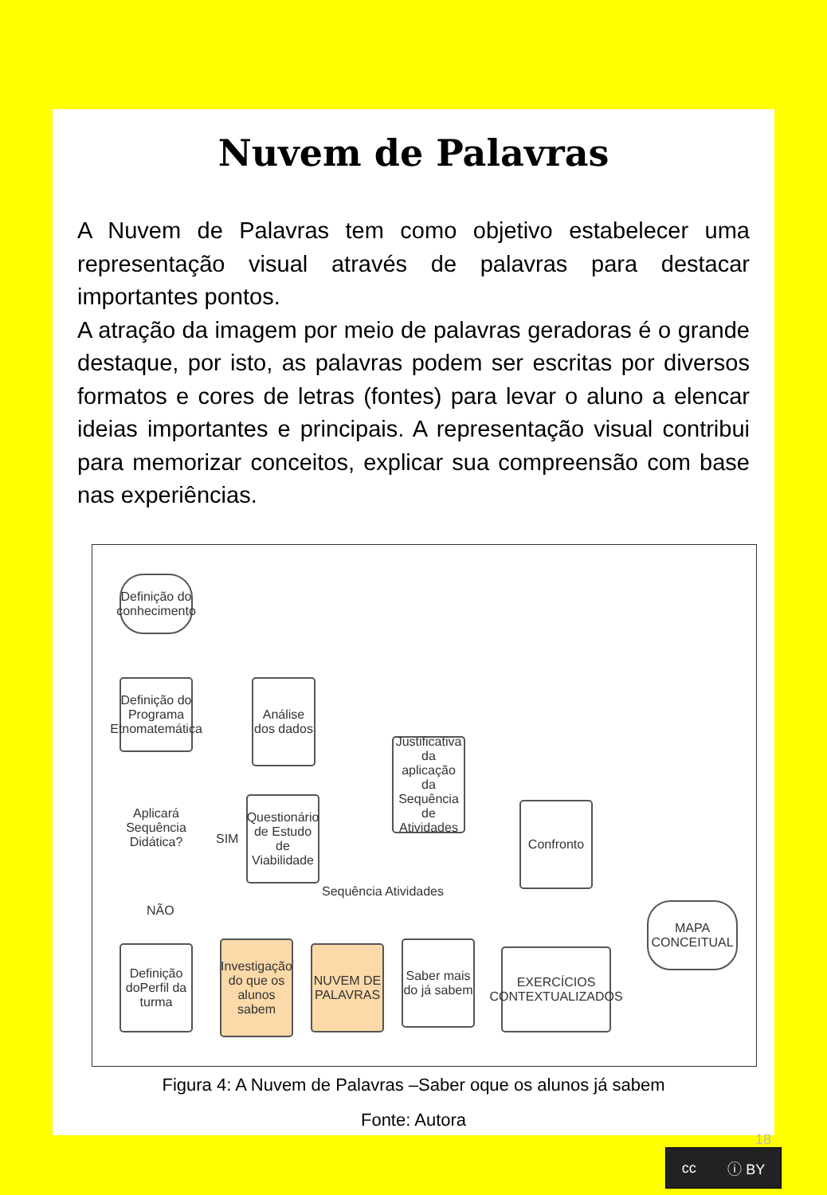Nuvem de Palavras
A Nuvem de Palavras tem como objetivo estabelecer uma representação visual através de palavras para destacar importantes pontos.
A atração da imagem por meio de palavras geradoras é o grande destaque, por isto, as palavras podem ser escritas por diversos formatos e cores de letras (fontes) para levar o aluno a elencar ideias importantes e principais. A representação visual contribui para memorizar conceitos, explicar sua compreensão com base nas experiências.
Definição do conhecimento
Definição do Programa Etnomatemática
Aplicará Sequência Didática?
SIM
NÃO
Análise dos dados
Questionário de Estudo de Viabilidade
Justificativa da aplicação da Sequência de Atividades
Sequência Atividades
Confronto
MAPA CONCEITUAL
Definição doPerfil da turma
Investigação do que os alunos sabem
NUVEM DE PALAVRAS
Saber mais do já sabem
EXERCÍCIOS CONTEXTUALIZADOS
Figura 4: A Nuvem de Palavras –Saber oque os alunos já sabem
Fonte: Autora
18
cc ⓘ BY